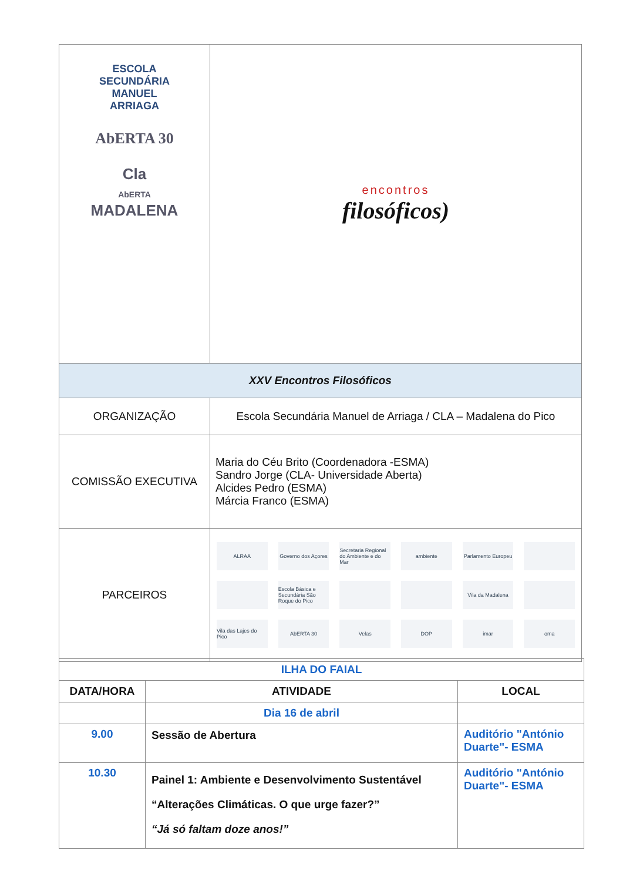| ESCOLA SECUNDÁRIA MANUEL ARRIAGA AbERTA 30 Cla AbERTA MADALENA | encontros filosóficos) |
| XXV Encontros Filosóficos | |
| ORGANIZAÇÃO | Escola Secundária Manuel de Arriaga / CLA – Madalena do Pico |
| COMISSÃO EXECUTIVA | Maria do Céu Brito (Coordenadora -ESMA) Sandro Jorge (CLA- Universidade Aberta) Alcides Pedro (ESMA) Márcia Franco (ESMA) |
| PARCEIROS | ALRAA Governo dos Açores Secretaria Regional do Ambiente e do Mar ambiente Parlamento Europeu Escola Básica e Secundária São Roque do Pico Vila da Madalena Vila das Lajes do Pico AbERTA 30 Velas DOP imar oma |
| ILHA DO FAIAL | | |
| DATA/HORA | ATIVIDADE | LOCAL |
| | Dia 16 de abril | |
| 9.00 | Sessão de Abertura | Auditório "António Duarte"- ESMA |
| 10.30 | Painel 1: Ambiente e Desenvolvimento Sustentável “Alterações Climáticas. O que urge fazer?” “Já só faltam doze anos!” | Auditório "António Duarte"- ESMA |